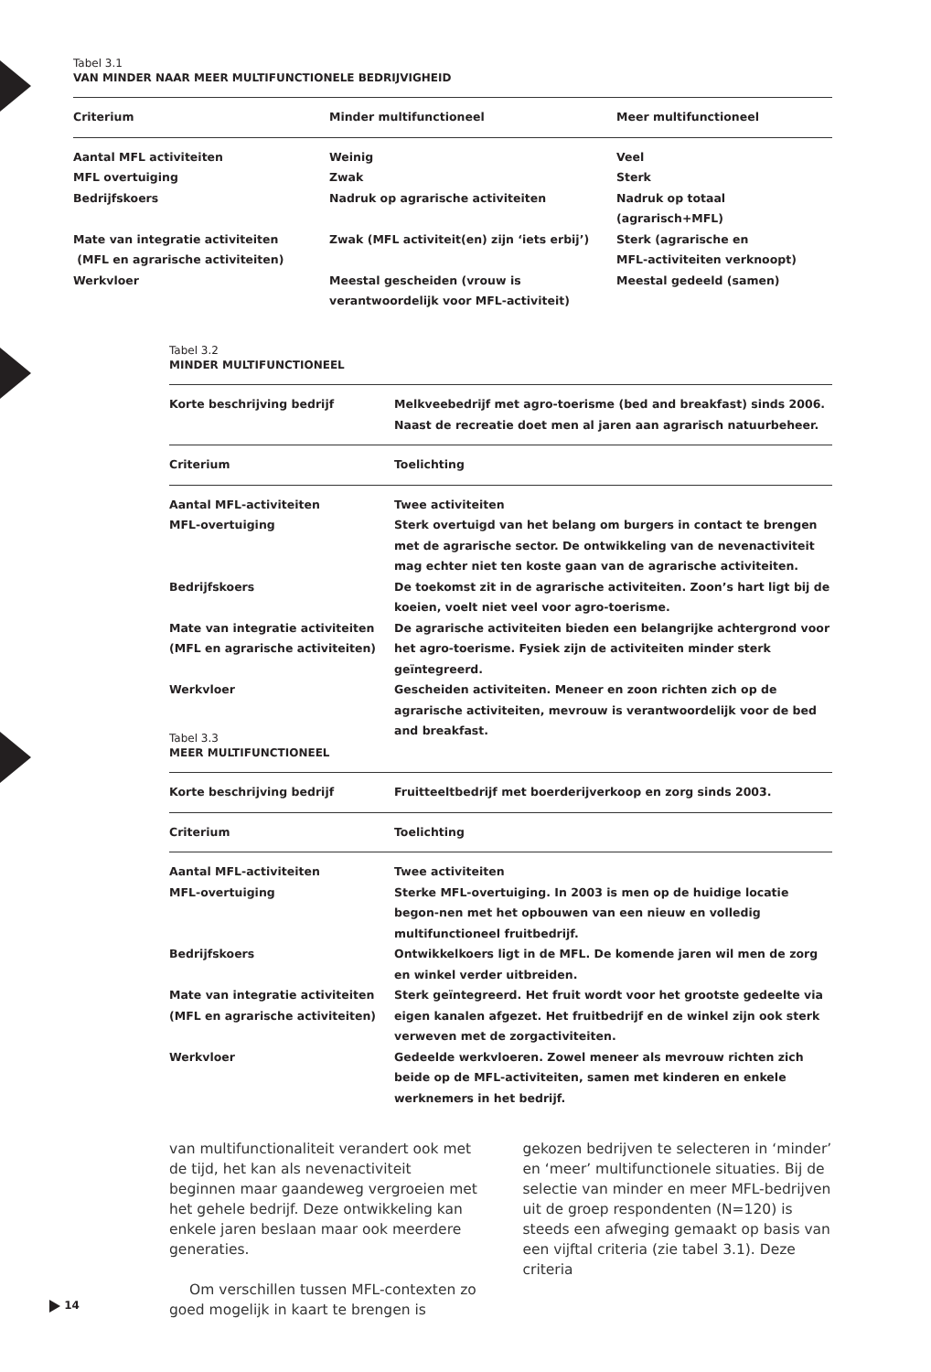Tabel 3.1
VAN MINDER NAAR MEER MULTIFUNCTIONELE BEDRIJVIGHEID
| Criterium | Minder multifunctioneel | Meer multifunctioneel |
| --- | --- | --- |
| Aantal MFL activiteiten | Weinig | Veel |
| MFL overtuiging | Zwak | Sterk |
| Bedrijfskoers | Nadruk op agrarische activiteiten | Nadruk op totaal (agrarisch+MFL) |
| Mate van integratie activiteiten (MFL en agrarische activiteiten) | Zwak (MFL activiteit(en) zijn ‘iets erbij’) | Sterk (agrarische en MFL-activiteiten verknoopt) |
| Werkvloer | Meestal gescheiden (vrouw is verantwoordelijk voor MFL-activiteit) | Meestal gedeeld (samen) |
Tabel 3.2
MINDER MULTIFUNCTIONEEL
| Korte beschrijving bedrijf | Melkveebedrijf met agro-toerisme (bed and breakfast) sinds 2006. Naast de recreatie doet men al jaren aan agrarisch natuurbeheer. |
| --- | --- |
| Criterium | Toelichting |
| Aantal MFL-activiteiten | Twee activiteiten |
| MFL-overtuiging | Sterk overtuigd van het belang om burgers in contact te brengen met de agrarische sector. De ontwikkeling van de nevenactiviteit mag echter niet ten koste gaan van de agrarische activiteiten. |
| Bedrijfskoers | De toekomst zit in de agrarische activiteiten. Zoon’s hart ligt bij de koeien, voelt niet veel voor agro-toerisme. |
| Mate van integratie activiteiten (MFL en agrarische activiteiten) | De agrarische activiteiten bieden een belangrijke achtergrond voor het agro-toerisme. Fysiek zijn de activiteiten minder sterk geïntegreerd. |
| Werkvloer | Gescheiden activiteiten. Meneer en zoon richten zich op de agrarische activiteiten, mevrouw is verantwoordelijk voor de bed and breakfast. |
Tabel 3.3
MEER MULTIFUNCTIONEEL
| Korte beschrijving bedrijf | Fruitteeltbedrijf met boerderijverkoop en zorg sinds 2003. |
| --- | --- |
| Criterium | Toelichting |
| Aantal MFL-activiteiten | Twee activiteiten |
| MFL-overtuiging | Sterke MFL-overtuiging. In 2003 is men op de huidige locatie begon-nen met het opbouwen van een nieuw en volledig multifunctioneel fruitbedrijf. |
| Bedrijfskoers | Ontwikkelkoers ligt in de MFL. De komende jaren wil men de zorg en winkel verder uitbreiden. |
| Mate van integratie activiteiten (MFL en agrarische activiteiten) | Sterk geïntegreerd. Het fruit wordt voor het grootste gedeelte via eigen kanalen afgezet. Het fruitbedrijf en de winkel zijn ook sterk verweven met de zorgactiviteiten. |
| Werkvloer | Gedeelde werkvloeren. Zowel meneer als mevrouw richten zich beide op de MFL-activiteiten, samen met kinderen en enkele werknemers in het bedrijf. |
van multifunctionaliteit verandert ook met de tijd, het kan als nevenactiviteit beginnen maar gaandeweg vergroeien met het gehele bedrijf. Deze ontwikkeling kan enkele jaren beslaan maar ook meerdere generaties.
Om verschillen tussen MFL-contexten zo goed mogelijk in kaart te brengen is gekozen bedrijven te selecteren in ‘minder’ en ‘meer’ multifunctionele situaties. Bij de selectie van minder en meer MFL-bedrijven uit de groep respondenten (N=120) is steeds een afweging gemaakt op basis van een vijftal criteria (zie tabel 3.1). Deze criteria
14